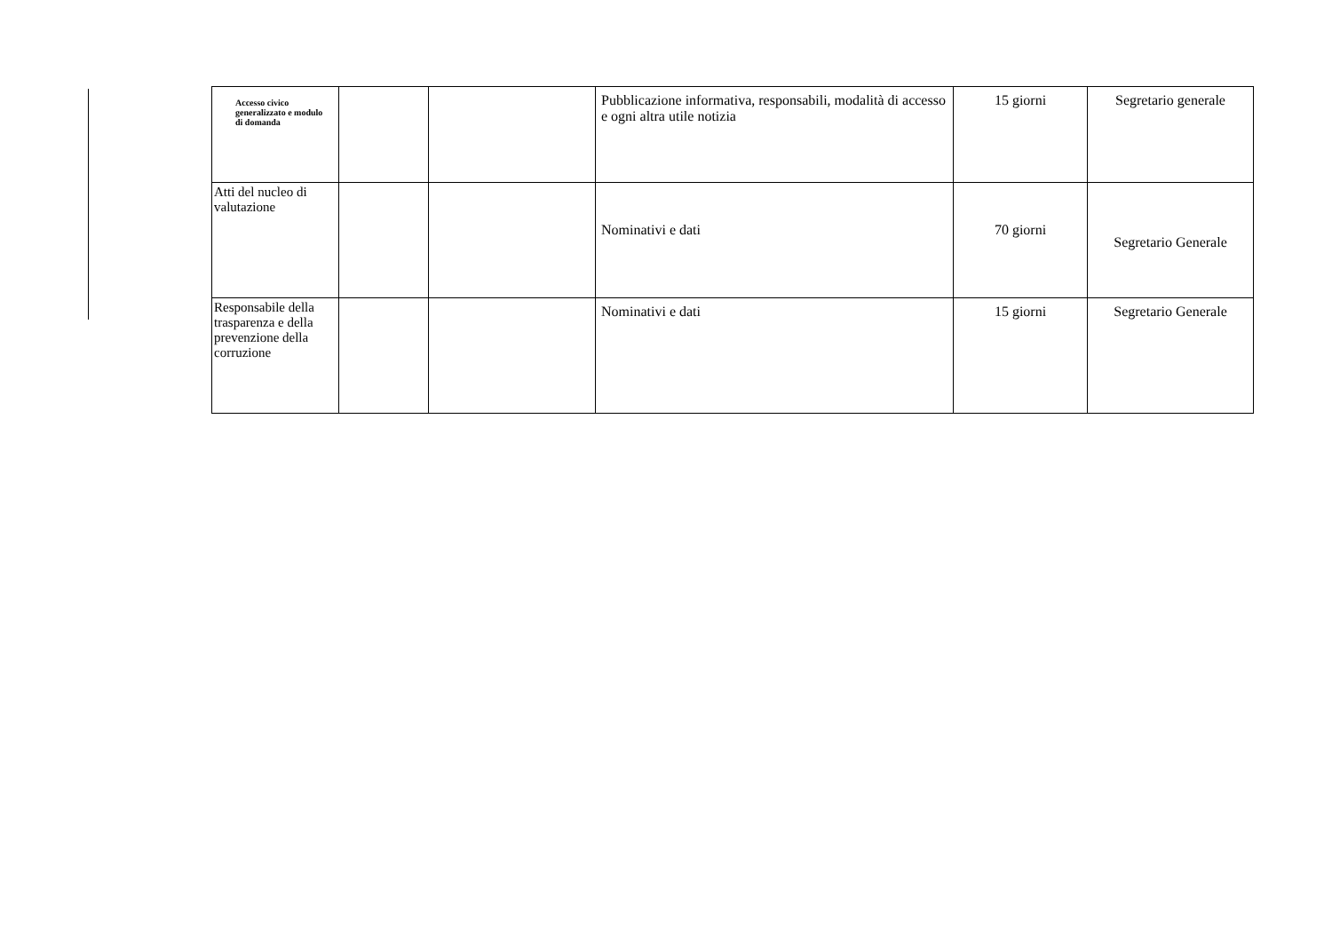| Accesso civico generalizzato e modulo di domanda | | | Pubblicazione informativa, responsabili, modalità di accesso e ogni altra utile notizia | 15 giorni | Segretario generale |
| Atti del nucleo di valutazione | | | Nominativi e dati | 70 giorni | Segretario Generale |
| Responsabile della trasparenza e della prevenzione della corruzione | | | Nominativi e dati | 15 giorni | Segretario Generale |